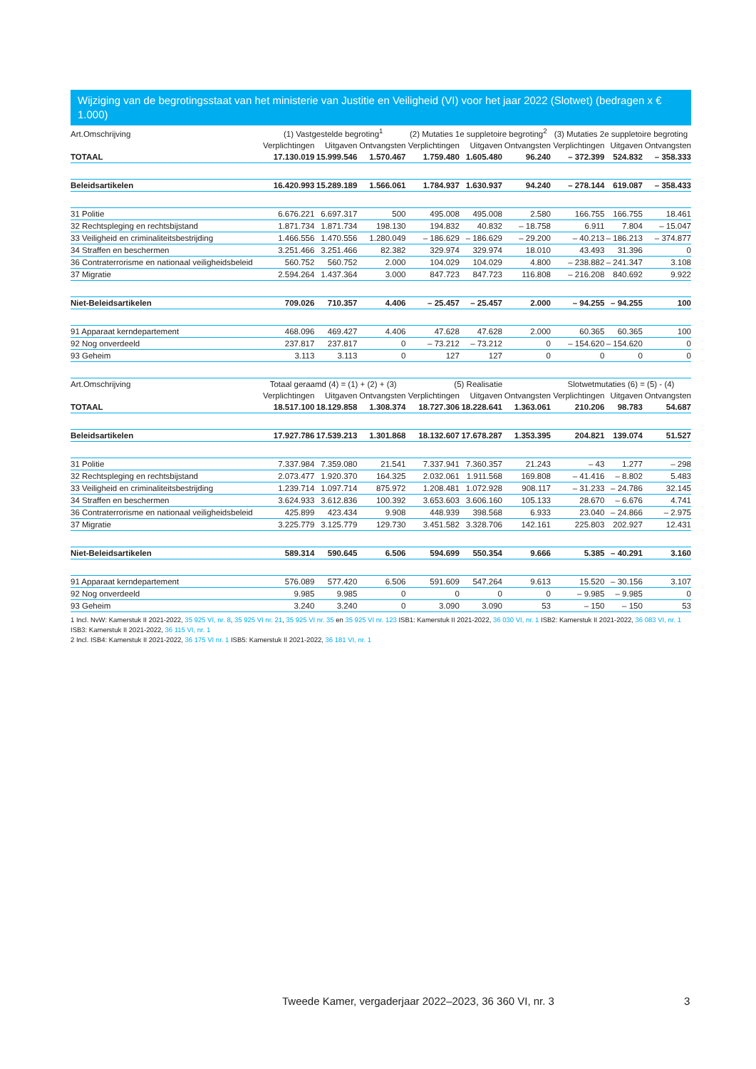Wijziging van de begrotingsstaat van het ministerie van Justitie en Veiligheid (VI) voor het jaar 2022 (Slotwet) (bedragen x € 1.000)
| Art.Omschrijving | (1) Vastgestelde begroting<sup>1</sup> | | | (2) Mutaties 1e suppletoire begroting<sup>2</sup> | | | (3) Mutaties 2e suppletoire begroting | | |
| --- | --- | --- | --- | --- | --- | --- | --- | --- | --- |
| | Verplichtingen | Uitgaven | Ontvangsten | Verplichtingen | Uitgaven | Ontvangsten | Verplichtingen | Uitgaven | Ontvangsten |
| TOTAAL | 17.130.019 | 15.999.546 | 1.570.467 | 1.759.480 | 1.605.480 | 96.240 | – 372.399 | 524.832 | – 358.333 |
| Beleidsartikelen | 16.420.993 | 15.289.189 | 1.566.061 | 1.784.937 | 1.630.937 | 94.240 | – 278.144 | 619.087 | – 358.433 |
| 31 Politie | 6.676.221 | 6.697.317 | 500 | 495.008 | 495.008 | 2.580 | 166.755 | 166.755 | 18.461 |
| 32 Rechtspleging en rechtsbijstand | 1.871.734 | 1.871.734 | 198.130 | 194.832 | 40.832 | – 18.758 | 6.911 | 7.804 | – 15.047 |
| 33 Veiligheid en criminaliteitsbestrijding | 1.466.556 | 1.470.556 | 1.280.049 | – 186.629 | – 186.629 | – 29.200 | – 40.213 | – 186.213 | – 374.877 |
| 34 Straffen en beschermen | 3.251.466 | 3.251.466 | 82.382 | 329.974 | 329.974 | 18.010 | 43.493 | 31.396 | 0 |
| 36 Contraterrorisme en nationaal veiligheidsbeleid | 560.752 | 560.752 | 2.000 | 104.029 | 104.029 | 4.800 | – 238.882 | – 241.347 | 3.108 |
| 37 Migratie | 2.594.264 | 1.437.364 | 3.000 | 847.723 | 847.723 | 116.808 | – 216.208 | 840.692 | 9.922 |
| Niet-Beleidsartikelen | 709.026 | 710.357 | 4.406 | – 25.457 | – 25.457 | 2.000 | – 94.255 | – 94.255 | 100 |
| 91 Apparaat kerndepartement | 468.096 | 469.427 | 4.406 | 47.628 | 47.628 | 2.000 | 60.365 | 60.365 | 100 |
| 92 Nog onverdeeld | 237.817 | 237.817 | 0 | – 73.212 | – 73.212 | 0 | – 154.620 | – 154.620 | 0 |
| 93 Geheim | 3.113 | 3.113 | 0 | 127 | 127 | 0 | 0 | 0 | 0 |
| Art.Omschrijving | Totaal geraamd (4) = (1) + (2) + (3) | | | (5) Realisatie | | | Slotwetmutaties (6) = (5) - (4) | | |
| | Verplichtingen | Uitgaven | Ontvangsten | Verplichtingen | Uitgaven | Ontvangsten | Verplichtingen | Uitgaven | Ontvangsten |
| TOTAAL | 18.517.100 | 18.129.858 | 1.308.374 | 18.727.306 | 18.228.641 | 1.363.061 | 210.206 | 98.783 | 54.687 |
| Beleidsartikelen | 17.927.786 | 17.539.213 | 1.301.868 | 18.132.607 | 17.678.287 | 1.353.395 | 204.821 | 139.074 | 51.527 |
| 31 Politie | 7.337.984 | 7.359.080 | 21.541 | 7.337.941 | 7.360.357 | 21.243 | – 43 | 1.277 | – 298 |
| 32 Rechtspleging en rechtsbijstand | 2.073.477 | 1.920.370 | 164.325 | 2.032.061 | 1.911.568 | 169.808 | – 41.416 | – 8.802 | 5.483 |
| 33 Veiligheid en criminaliteitsbestrijding | 1.239.714 | 1.097.714 | 875.972 | 1.208.481 | 1.072.928 | 908.117 | – 31.233 | – 24.786 | 32.145 |
| 34 Straffen en beschermen | 3.624.933 | 3.612.836 | 100.392 | 3.653.603 | 3.606.160 | 105.133 | 28.670 | – 6.676 | 4.741 |
| 36 Contraterrorisme en nationaal veiligheidsbeleid | 425.899 | 423.434 | 9.908 | 448.939 | 398.568 | 6.933 | 23.040 | – 24.866 | – 2.975 |
| 37 Migratie | 3.225.779 | 3.125.779 | 129.730 | 3.451.582 | 3.328.706 | 142.161 | 225.803 | 202.927 | 12.431 |
| Niet-Beleidsartikelen | 589.314 | 590.645 | 6.506 | 594.699 | 550.354 | 9.666 | 5.385 | – 40.291 | 3.160 |
| 91 Apparaat kerndepartement | 576.089 | 577.420 | 6.506 | 591.609 | 547.264 | 9.613 | 15.520 | – 30.156 | 3.107 |
| 92 Nog onverdeeld | 9.985 | 9.985 | 0 | 0 | 0 | 0 | – 9.985 | – 9.985 | 0 |
| 93 Geheim | 3.240 | 3.240 | 0 | 3.090 | 3.090 | 53 | – 150 | – 150 | 53 |
1 Incl. NvW: Kamerstuk II 2021-2022, 35 925 VI, nr. 8, 35 925 VI nr. 21, 35 925 VI nr. 35 en 35 925 VI nr. 123 ISB1: Kamerstuk II 2021-2022, 36 030 VI, nr. 1 ISB2: Kamerstuk II 2021-2022, 36 083 VI, nr. 1 ISB3: Kamerstuk II 2021-2022, 36 115 VI, nr. 1
2 Incl. ISB4: Kamerstuk II 2021-2022, 36 175 VI nr. 1 ISB5: Kamerstuk II 2021-2022, 36 181 VI, nr. 1
Tweede Kamer, vergaderjaar 2022–2023, 36 360 VI, nr. 3
3